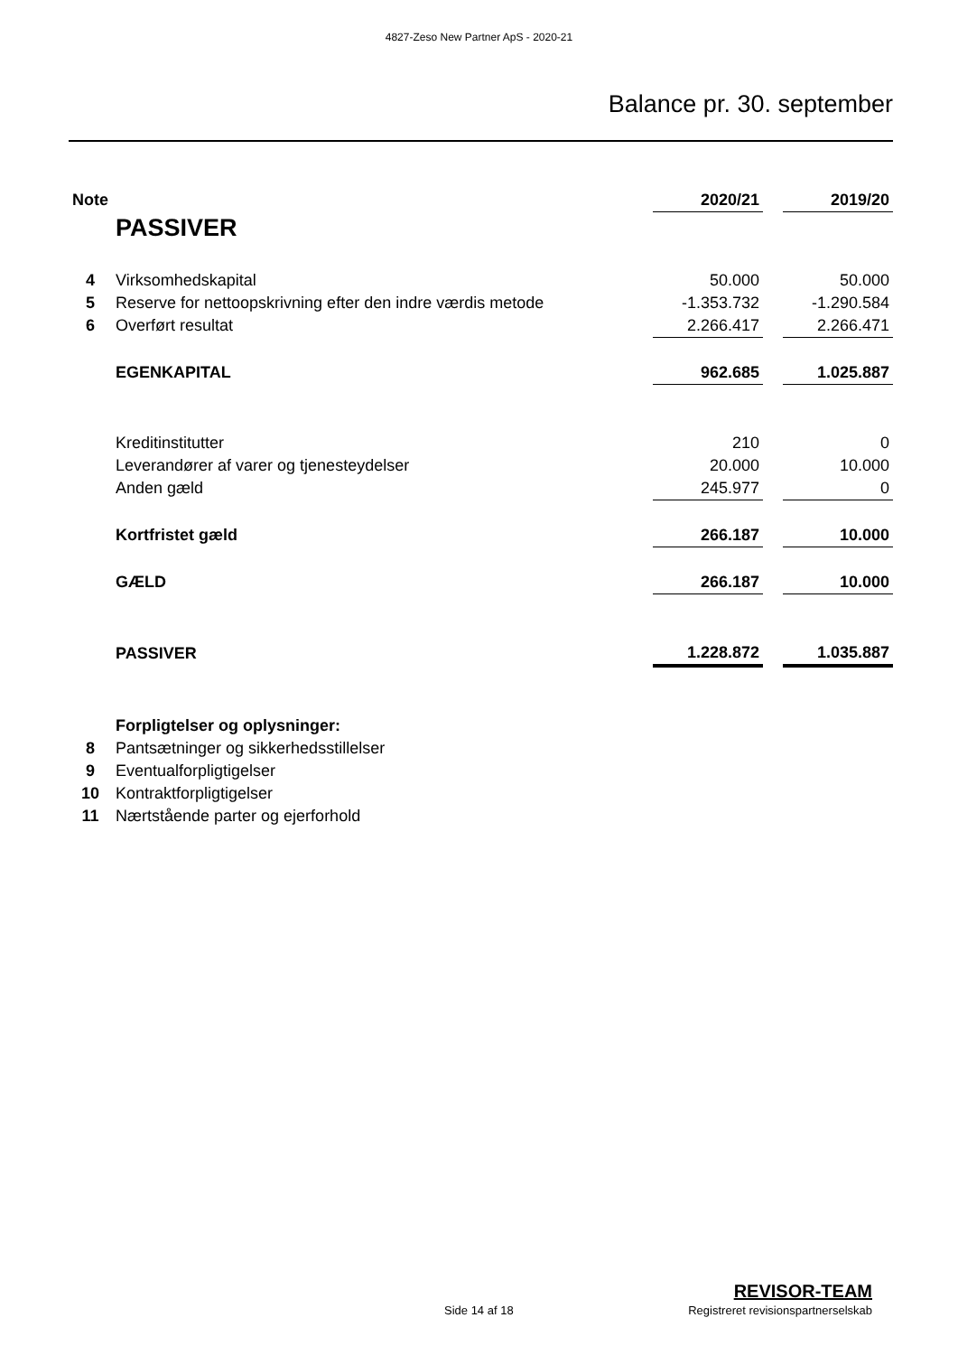4827-Zeso New Partner ApS - 2020-21
Balance pr. 30. september
| Note | | 2020/21 | | 2019/20 |
| | PASSIVER | | | |
| 4 | Virksomhedskapital | 50.000 | | 50.000 |
| 5 | Reserve for nettoopskrivning efter den indre værdis metode | -1.353.732 | | -1.290.584 |
| 6 | Overført resultat | 2.266.417 | | 2.266.471 |
| | EGENKAPITAL | 962.685 | | 1.025.887 |
| | Kreditinstitutter | 210 | | 0 |
| | Leverandører af varer og tjenesteydelser | 20.000 | | 10.000 |
| | Anden gæld | 245.977 | | 0 |
| | Kortfristet gæld | 266.187 | | 10.000 |
| | GÆLD | 266.187 | | 10.000 |
| | PASSIVER | 1.228.872 | | 1.035.887 |
| | Forpligtelser og oplysninger: | | | |
| 8 | Pantsætninger og sikkerhedsstillelser | | | |
| 9 | Eventualforpligtigelser | | | |
| 10 | Kontraktforpligtigelser | | | |
| 11 | Nærtstående parter og ejerforhold | | | |
REVISOR-TEAM
Side 14 af 18 Registreret revisionspartnerselskab